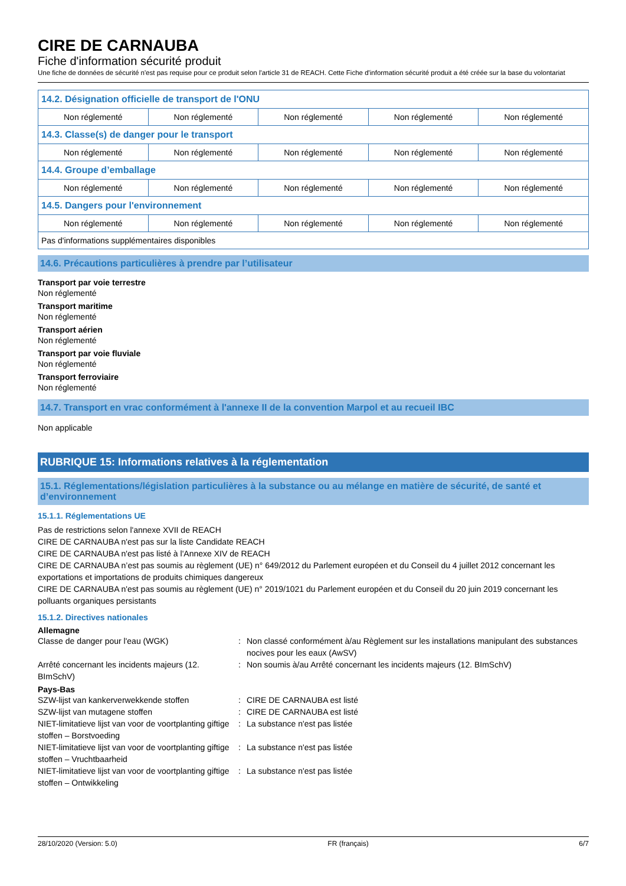CIRE DE CARNAUBA
Fiche d'information sécurité produit
Une fiche de données de sécurité n'est pas requise pour ce produit selon l'article 31 de REACH. Cette Fiche d'information sécurité produit a été créée sur la base du volontariat
| 14.2. Désignation officielle de transport de l'ONU | | | | |
| Non réglementé | Non réglementé | Non réglementé | Non réglementé | Non réglementé |
| 14.3. Classe(s) de danger pour le transport | | | | |
| Non réglementé | Non réglementé | Non réglementé | Non réglementé | Non réglementé |
| 14.4. Groupe d’emballage | | | | |
| Non réglementé | Non réglementé | Non réglementé | Non réglementé | Non réglementé |
| 14.5. Dangers pour l'environnement | | | | |
| Non réglementé | Non réglementé | Non réglementé | Non réglementé | Non réglementé |
| Pas d'informations supplémentaires disponibles | | | | |
14.6. Précautions particulières à prendre par l’utilisateur
Transport par voie terrestre
Non réglementé
Transport maritime
Non réglementé
Transport aérien
Non réglementé
Transport par voie fluviale
Non réglementé
Transport ferroviaire
Non réglementé
14.7. Transport en vrac conformément à l'annexe II de la convention Marpol et au recueil IBC
Non applicable
RUBRIQUE 15: Informations relatives à la réglementation
15.1. Réglementations/législation particulières à la substance ou au mélange en matière de sécurité, de santé et d’environnement
15.1.1. Réglementations UE
Pas de restrictions selon l'annexe XVII de REACH
CIRE DE CARNAUBA n'est pas sur la liste Candidate REACH
CIRE DE CARNAUBA n'est pas listé à l'Annexe XIV de REACH
CIRE DE CARNAUBA n’est pas soumis au règlement (UE) n° 649/2012 du Parlement européen et du Conseil du 4 juillet 2012 concernant les exportations et importations de produits chimiques dangereux
CIRE DE CARNAUBA n'est pas soumis au règlement (UE) n° 2019/1021 du Parlement européen et du Conseil du 20 juin 2019 concernant les polluants organiques persistants
15.1.2. Directives nationales
Allemagne
Classe de danger pour l'eau (WGK): Non classé conformément à/au Règlement sur les installations manipulant des substances nocives pour les eaux (AwSV)
Arrêté concernant les incidents majeurs (12. BImSchV): Non soumis à/au Arrêté concernant les incidents majeurs (12. BImSchV)
Pays-Bas
SZW-lijst van kankerverwekkende stoffen: CIRE DE CARNAUBA est listé
SZW-lijst van mutagene stoffen: CIRE DE CARNAUBA est listé
NIET-limitatieve lijst van voor de voortplanting giftige stoffen – Borstvoeding: La substance n'est pas listée
NIET-limitatieve lijst van voor de voortplanting giftige stoffen – Vruchtbaarheid: La substance n'est pas listée
NIET-limitatieve lijst van voor de voortplanting giftige stoffen – Ontwikkeling: La substance n'est pas listée
28/10/2020 (Version: 5.0) FR (français) 6/7